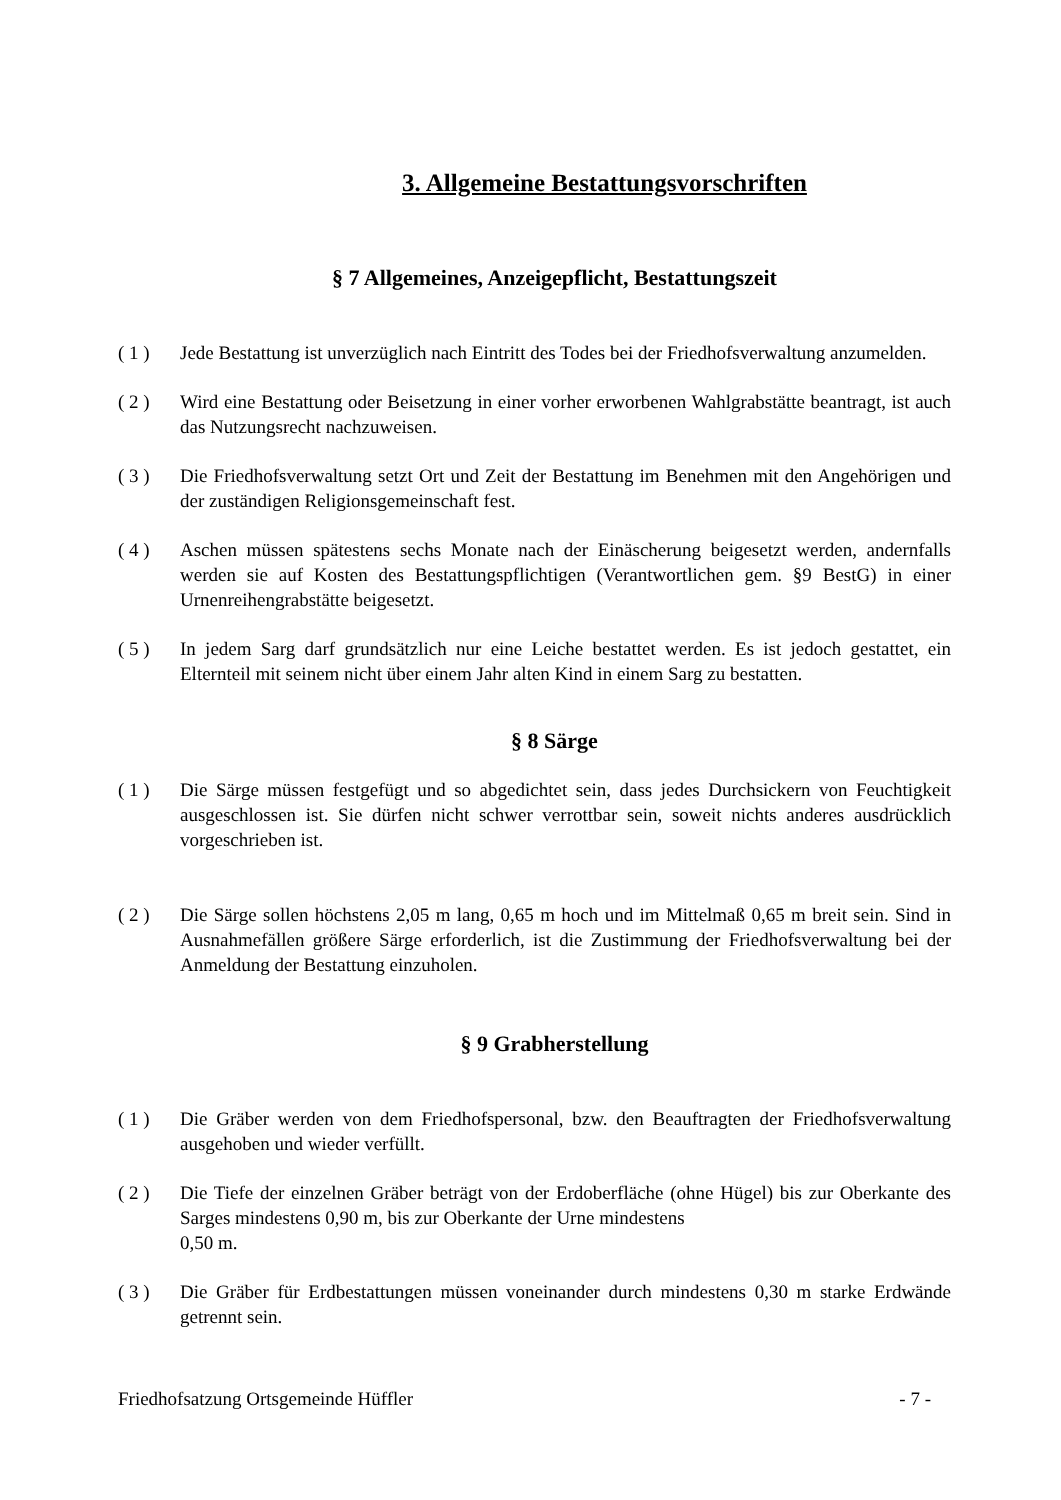3. Allgemeine Bestattungsvorschriften
§ 7 Allgemeines, Anzeigepflicht, Bestattungszeit
( 1 ) Jede Bestattung ist unverzüglich nach Eintritt des Todes bei der Friedhofsverwaltung anzumelden.
( 2 ) Wird eine Bestattung oder Beisetzung in einer vorher erworbenen Wahlgrabstätte beantragt, ist auch das Nutzungsrecht nachzuweisen.
( 3 ) Die Friedhofsverwaltung setzt Ort und Zeit der Bestattung im Benehmen mit den Angehörigen und der zuständigen Religionsgemeinschaft fest.
( 4 ) Aschen müssen spätestens sechs Monate nach der Einäscherung beigesetzt werden, andernfalls werden sie auf Kosten des Bestattungspflichtigen (Verantwortlichen gem. §9 BestG) in einer Urnenreihengrabstätte beigesetzt.
( 5 ) In jedem Sarg darf grundsätzlich nur eine Leiche bestattet werden. Es ist jedoch gestattet, ein Elternteil mit seinem nicht über einem Jahr alten Kind in einem Sarg zu bestatten.
§ 8 Särge
( 1 ) Die Särge müssen festgefügt und so abgedichtet sein, dass jedes Durchsickern von Feuchtigkeit ausgeschlossen ist. Sie dürfen nicht schwer verrottbar sein, soweit nichts anderes ausdrücklich vorgeschrieben ist.
( 2 ) Die Särge sollen höchstens 2,05 m lang, 0,65 m hoch und im Mittelmaß 0,65 m breit sein. Sind in Ausnahmefällen größere Särge erforderlich, ist die Zustimmung der Friedhofsverwaltung bei der Anmeldung der Bestattung einzuholen.
§ 9 Grabherstellung
( 1 ) Die Gräber werden von dem Friedhofspersonal, bzw. den Beauftragten der Friedhofsverwaltung ausgehoben und wieder verfüllt.
( 2 ) Die Tiefe der einzelnen Gräber beträgt von der Erdoberfläche (ohne Hügel) bis zur Oberkante des Sarges mindestens 0,90 m, bis zur Oberkante der Urne mindestens
0,50 m.
( 3 ) Die Gräber für Erdbestattungen müssen voneinander durch mindestens 0,30 m starke Erdwände getrennt sein.
Friedhofsatzung Ortsgemeinde Hüffler - 7 -